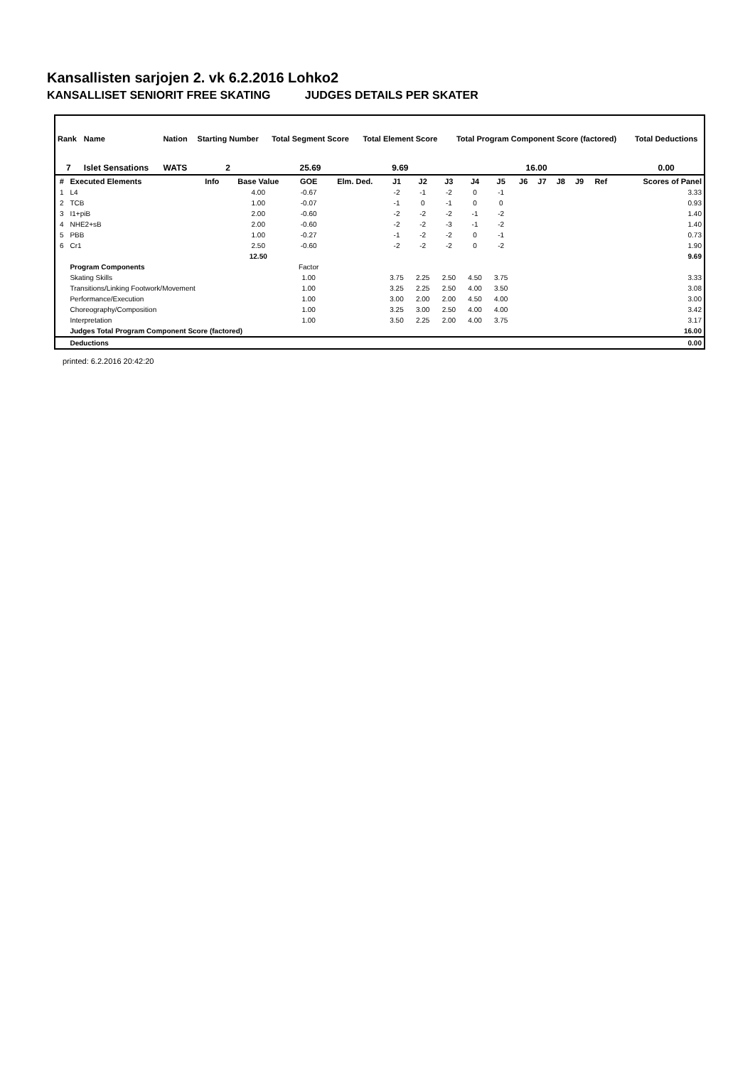Kansallisten sarjojen 2. vk 6.2.2016 Lohko2
KANSALLISET SENIORIT FREE SKATING JUDGES DETAILS PER SKATER
| Rank | Name | Nation | Starting Number | Total Segment Score | Total Element Score | Total Program Component Score (factored) | Total Deductions |
| --- | --- | --- | --- | --- | --- | --- | --- |
| 7 | Islet Sensations | WATS | 2 | 25.69 | 9.69 | 16.00 | 0.00 |
| # | Executed Elements | Info | Base Value | GOE | Elm. Ded. | J1 | J2 | J3 | J4 | J5 | J6 | J7 | J8 | J9 | Ref | Scores of Panel |
| --- | --- | --- | --- | --- | --- | --- | --- | --- | --- | --- | --- | --- | --- | --- | --- | --- |
| 1 | L4 | | 4.00 | -0.67 | | -2 | -1 | -2 | 0 | -1 | | | | | | 3.33 |
| 2 | TCB | | 1.00 | -0.07 | | -1 | 0 | -1 | 0 | 0 | | | | | | 0.93 |
| 3 | I1+piB | | 2.00 | -0.60 | | -2 | -2 | -2 | -1 | -2 | | | | | | 1.40 |
| 4 | NHE2+sB | | 2.00 | -0.60 | | -2 | -2 | -3 | -1 | -2 | | | | | | 1.40 |
| 5 | PBB | | 1.00 | -0.27 | | -1 | -2 | -2 | 0 | -1 | | | | | | 0.73 |
| 6 | Cr1 | | 2.50 | -0.60 | | -2 | -2 | -2 | 0 | -2 | | | | | | 1.90 |
| | | | 12.50 | | | | | | | | | | | | | 9.69 |
| | Program Components | | | Factor | | | | | | | | | | | | |
| | Skating Skills | | | 1.00 | | 3.75 | 2.25 | 2.50 | 4.50 | 3.75 | | | | | | 3.33 |
| | Transitions/Linking Footwork/Movement | | | 1.00 | | 3.25 | 2.25 | 2.50 | 4.00 | 3.50 | | | | | | 3.08 |
| | Performance/Execution | | | 1.00 | | 3.00 | 2.00 | 2.00 | 4.50 | 4.00 | | | | | | 3.00 |
| | Choreography/Composition | | | 1.00 | | 3.25 | 3.00 | 2.50 | 4.00 | 4.00 | | | | | | 3.42 |
| | Interpretation | | | 1.00 | | 3.50 | 2.25 | 2.00 | 4.00 | 3.75 | | | | | | 3.17 |
| | Judges Total Program Component Score (factored) | | | | | | | | | | | | | | | 16.00 |
| | Deductions | | | | | | | | | | | | | | | 0.00 |
printed: 6.2.2016 20:42:20